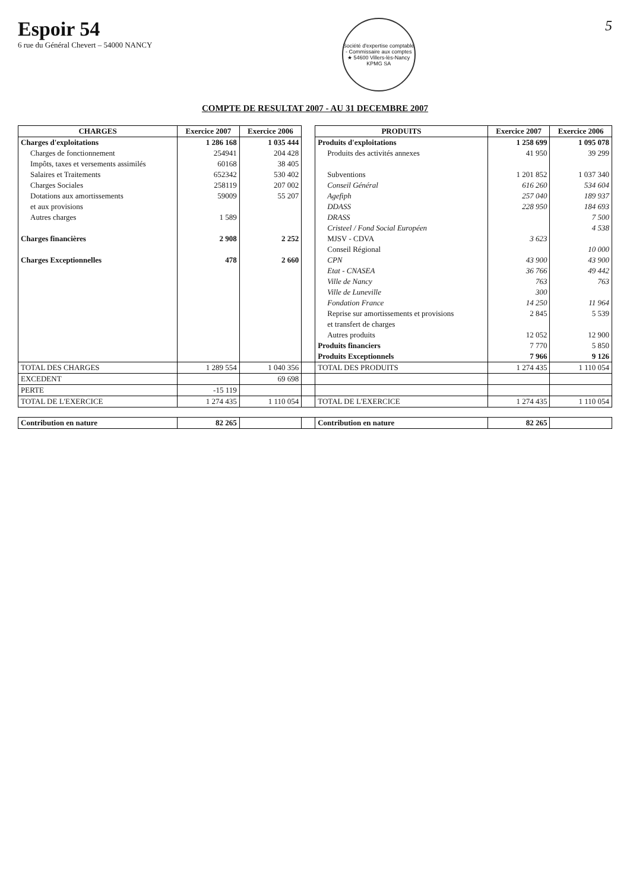Espoir 54
6 rue du Général Chevert – 54000 NANCY
Société d'expertise comptable - Commissaire aux comptes ★ 54600 Villers-lès-Nancy
KPMG SA
5
COMPTE DE RESULTAT 2007 - AU 31 DECEMBRE 2007
| CHARGES | Exercice 2007 | Exercice 2006 | | PRODUITS | Exercice 2007 | Exercice 2006 |
| Charges d'exploitations | 1 286 168 | 1 035 444 | | Produits d'exploitations | 1 258 699 | 1 095 078 |
| Charges de fonctionnement | 254941 | 204 428 | | Produits des activités annexes | 41 950 | 39 299 |
| Impôts, taxes et versements assimilés | 60168 | 38 405 | | | | |
| Salaires et Traitements | 652342 | 530 402 | | Subventions | 1 201 852 | 1 037 340 |
| Charges Sociales | 258119 | 207 002 | | Conseil Général | 616 260 | 534 604 |
| Dotations aux amortissements | 59009 | 55 207 | | Agefiph | 257 040 | 189 937 |
| et aux provisions | | | | DDASS | 228 950 | 184 693 |
| Autres charges | 1 589 | | | DRASS | | 7 500 |
| | | | | Cristeel / Fond Social Européen | | 4 538 |
| Charges financières | 2 908 | 2 252 | | MJSV - CDVA | 3 623 | |
| | | | | Conseil Régional | | 10 000 |
| Charges Exceptionnelles | 478 | 2 660 | | CPN | 43 900 | 43 900 |
| | | | | Etat - CNASEA | 36 766 | 49 442 |
| | | | | Ville de Nancy | 763 | 763 |
| | | | | Ville de Luneville | 300 | |
| | | | | Fondation France | 14 250 | 11 964 |
| | | | | Reprise sur amortissements et provisions | 2 845 | 5 539 |
| | | | | et transfert de charges | | |
| | | | | Autres produits | 12 052 | 12 900 |
| | | | | Produits financiers | 7 770 | 5 850 |
| | | | | Produits Exceptionnels | 7 966 | 9 126 |
| TOTAL DES CHARGES | 1 289 554 | 1 040 356 | | TOTAL DES PRODUITS | 1 274 435 | 1 110 054 |
| EXCEDENT | | 69 698 | | | | |
| PERTE | -15 119 | | | | | |
| TOTAL DE L'EXERCICE | 1 274 435 | 1 110 054 | | TOTAL DE L'EXERCICE | 1 274 435 | 1 110 054 |
| Contribution en nature | 82 265 | | | Contribution en nature | 82 265 | |